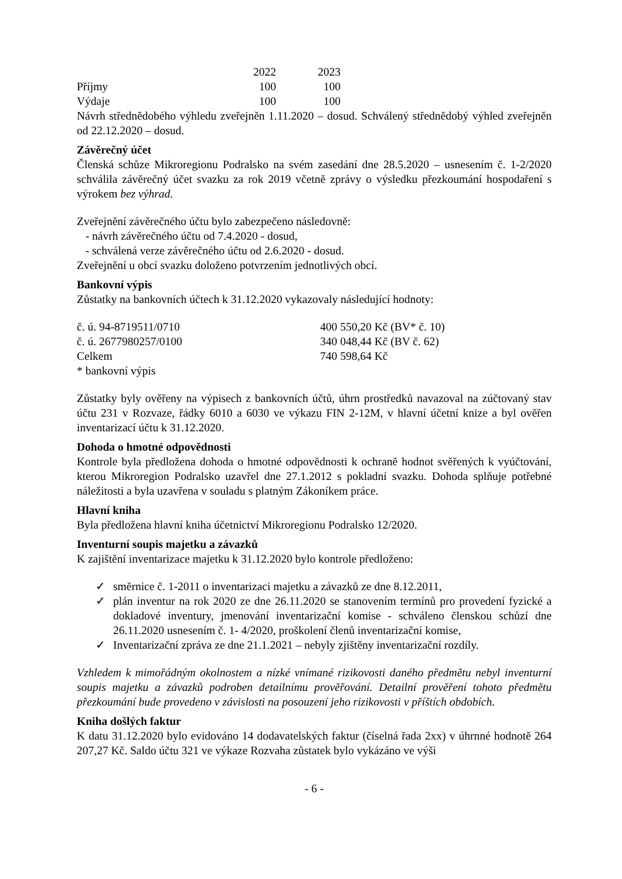| | 2022 | 2023 |
| Příjmy | 100 | 100 |
| Výdaje | 100 | 100 |
Návrh střednědobého výhledu zveřejněn 1.11.2020 – dosud. Schválený střednědobý výhled zveřejněn od 22.12.2020 – dosud.
Závěrečný účet
Členská schůze Mikroregionu Podralsko na svém zasedání dne 28.5.2020 – usnesením č. 1-2/2020 schválila závěrečný účet svazku za rok 2019 včetně zprávy o výsledku přezkoumání hospodaření s výrokem bez výhrad.
Zveřejnění závěrečného účtu bylo zabezpečeno následovně:
- návrh závěrečného účtu od 7.4.2020 - dosud,
- schválená verze závěrečného účtu od 2.6.2020 - dosud.
Zveřejnění u obcí svazku doloženo potvrzením jednotlivých obcí.
Bankovní výpis
Zůstatky na bankovních účtech k 31.12.2020 vykazovaly následující hodnoty:
| č. ú. 94-8719511/0710 | 400 550,20 Kč (BV* č. 10) |
| č. ú. 2677980257/0100 | 340 048,44 Kč (BV č. 62) |
| Celkem | 740 598,64 Kč |
| * bankovní výpis | |
Zůstatky byly ověřeny na výpisech z bankovních účtů, úhrn prostředků navazoval na zúčtovaný stav účtu 231 v Rozvaze, řádky 6010 a 6030 ve výkazu FIN 2-12M, v hlavní účetní knize a byl ověřen inventarizací účtu k 31.12.2020.
Dohoda o hmotné odpovědnosti
Kontrole byla předložena dohoda o hmotné odpovědnosti k ochraně hodnot svěřených k vyúčtování, kterou Mikroregion Podralsko uzavřel dne 27.1.2012 s pokladní svazku. Dohoda splňuje potřebné náležitosti a byla uzavřena v souladu s platným Zákoníkem práce.
Hlavní kniha
Byla předložena hlavní kniha účetnictví Mikroregionu Podralsko 12/2020.
Inventurní soupis majetku a závazků
K zajištění inventarizace majetku k 31.12.2020 bylo kontrole předloženo:
✓ směrnice č. 1-2011 o inventarizaci majetku a závazků ze dne 8.12.2011,
✓ plán inventur na rok 2020 ze dne 26.11.2020 se stanovením termínů pro provedení fyzické a dokladové inventury, jmenování inventarizační komise - schváleno členskou schůzí dne 26.11.2020 usnesením č. 1- 4/2020, proškolení členů inventarizační komise,
✓ Inventarizační zpráva ze dne 21.1.2021 – nebyly zjištěny inventarizační rozdíly.
Vzhledem k mimořádným okolnostem a nízké vnímané rizikovosti daného předmětu nebyl inventurní soupis majetku a závazků podroben detailnímu prověřování. Detailní prověření tohoto předmětu přezkoumání bude provedeno v závislosti na posouzení jeho rizikovosti v příštích obdobích.
Kniha došlých faktur
K datu 31.12.2020 bylo evidováno 14 dodavatelských faktur (číselná řada 2xx) v úhrnné hodnotě 264 207,27 Kč. Saldo účtu 321 ve výkaze Rozvaha zůstatek bylo vykázáno ve výši
- 6 -